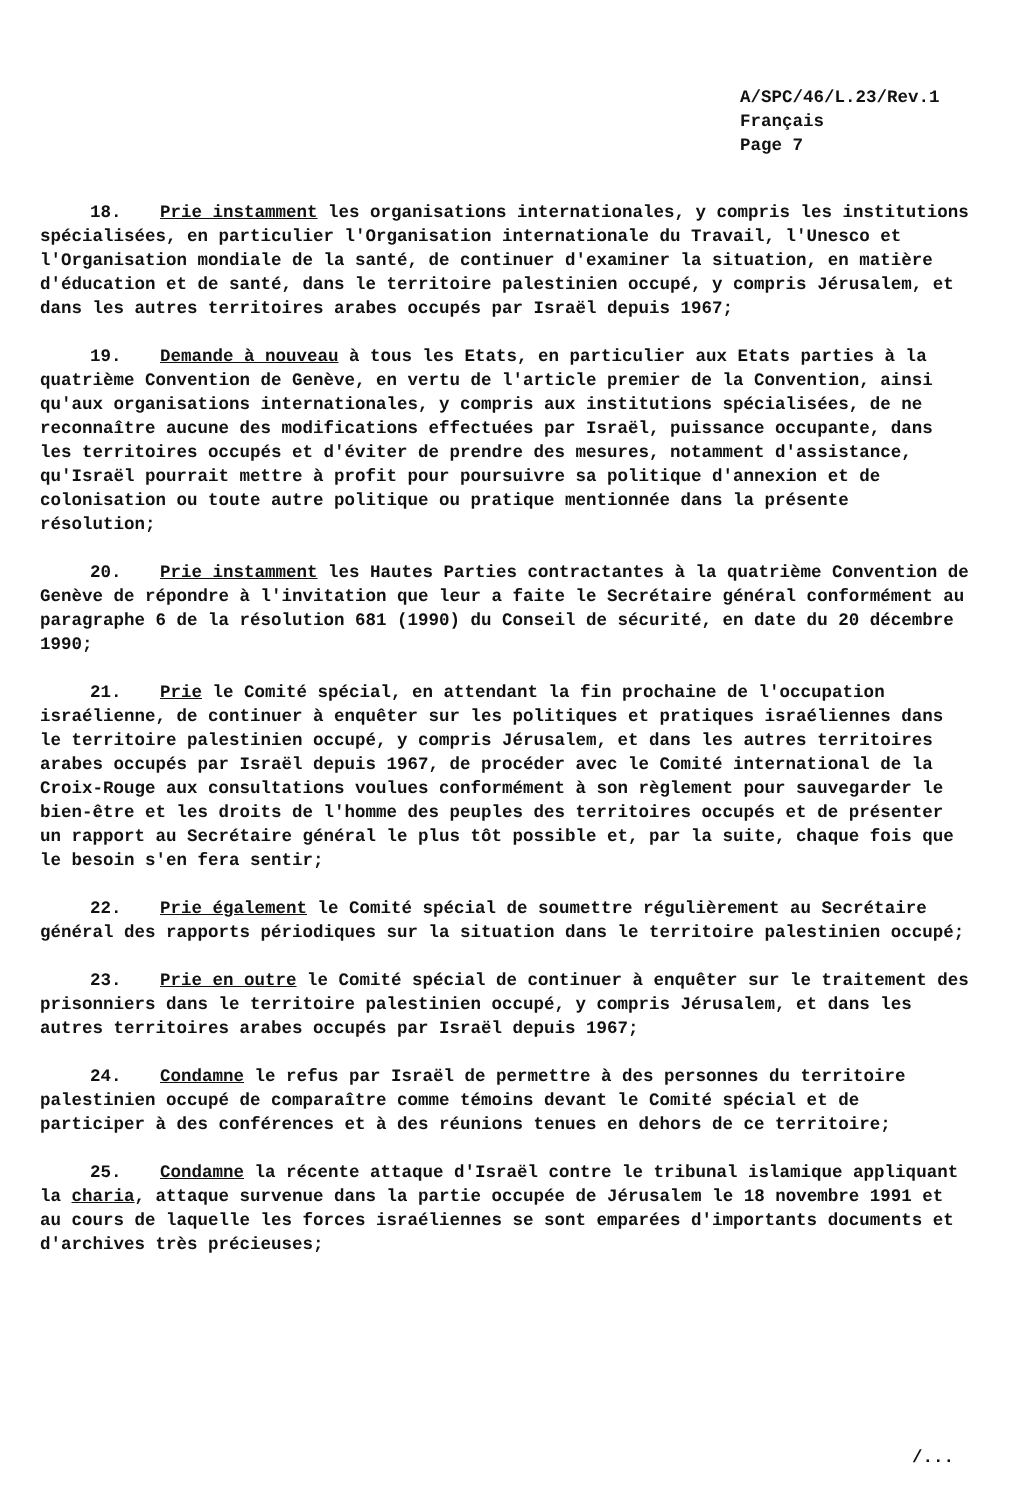A/SPC/46/L.23/Rev.1
Français
Page 7
18. Prie instamment les organisations internationales, y compris les institutions spécialisées, en particulier l'Organisation internationale du Travail, l'Unesco et l'Organisation mondiale de la santé, de continuer d'examiner la situation, en matière d'éducation et de santé, dans le territoire palestinien occupé, y compris Jérusalem, et dans les autres territoires arabes occupés par Israël depuis 1967;
19. Demande à nouveau à tous les Etats, en particulier aux Etats parties à la quatrième Convention de Genève, en vertu de l'article premier de la Convention, ainsi qu'aux organisations internationales, y compris aux institutions spécialisées, de ne reconnaître aucune des modifications effectuées par Israël, puissance occupante, dans les territoires occupés et d'éviter de prendre des mesures, notamment d'assistance, qu'Israël pourrait mettre à profit pour poursuivre sa politique d'annexion et de colonisation ou toute autre politique ou pratique mentionnée dans la présente résolution;
20. Prie instamment les Hautes Parties contractantes à la quatrième Convention de Genève de répondre à l'invitation que leur a faite le Secrétaire général conformément au paragraphe 6 de la résolution 681 (1990) du Conseil de sécurité, en date du 20 décembre 1990;
21. Prie le Comité spécial, en attendant la fin prochaine de l'occupation israélienne, de continuer à enquêter sur les politiques et pratiques israéliennes dans le territoire palestinien occupé, y compris Jérusalem, et dans les autres territoires arabes occupés par Israël depuis 1967, de procéder avec le Comité international de la Croix-Rouge aux consultations voulues conformément à son règlement pour sauvegarder le bien-être et les droits de l'homme des peuples des territoires occupés et de présenter un rapport au Secrétaire général le plus tôt possible et, par la suite, chaque fois que le besoin s'en fera sentir;
22. Prie également le Comité spécial de soumettre régulièrement au Secrétaire général des rapports périodiques sur la situation dans le territoire palestinien occupé;
23. Prie en outre le Comité spécial de continuer à enquêter sur le traitement des prisonniers dans le territoire palestinien occupé, y compris Jérusalem, et dans les autres territoires arabes occupés par Israël depuis 1967;
24. Condamne le refus par Israël de permettre à des personnes du territoire palestinien occupé de comparaître comme témoins devant le Comité spécial et de participer à des conférences et à des réunions tenues en dehors de ce territoire;
25. Condamne la récente attaque d'Israël contre le tribunal islamique appliquant la charia, attaque survenue dans la partie occupée de Jérusalem le 18 novembre 1991 et au cours de laquelle les forces israéliennes se sont emparées d'importants documents et d'archives très précieuses;
/...